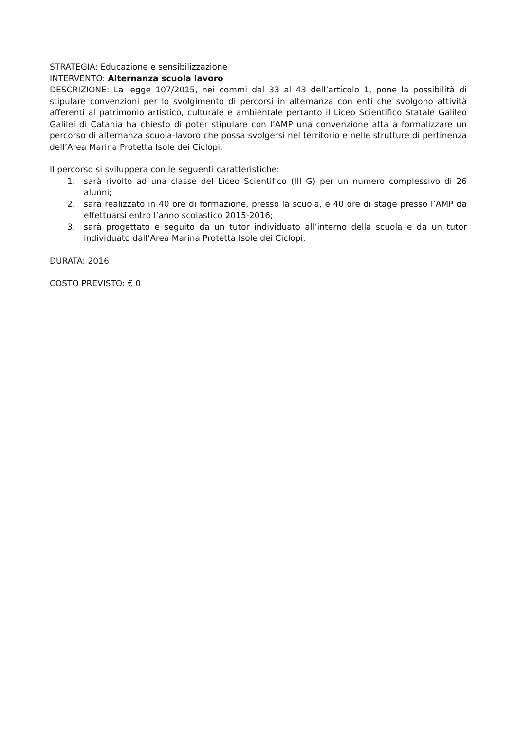STRATEGIA: Educazione e sensibilizzazione
INTERVENTO: Alternanza scuola lavoro
DESCRIZIONE: La legge 107/2015, nei commi dal 33 al 43 dell’articolo 1, pone la possibilità di stipulare convenzioni per lo svolgimento di percorsi in alternanza con enti che svolgono attività afferenti al patrimonio artistico, culturale e ambientale pertanto il Liceo Scientifico Statale Galileo Galilei di Catania ha chiesto di poter stipulare con l’AMP una convenzione atta a formalizzare un percorso di alternanza scuola-lavoro che possa svolgersi nel territorio e nelle strutture di pertinenza dell’Area Marina Protetta Isole dei Ciclopi.
Il percorso si sviluppera con le seguenti caratteristiche:
1. sarà rivolto ad una classe del Liceo Scientifico (III G) per un numero complessivo di 26 alunni;
2. sarà realizzato in 40 ore di formazione, presso la scuola, e 40 ore di stage presso l’AMP da effettuarsi entro l’anno scolastico 2015-2016;
3. sarà progettato e seguito da un tutor individuato all’interno della scuola e da un tutor individuato dall’Area Marina Protetta Isole dei Ciclopi.
DURATA: 2016
COSTO PREVISTO: € 0